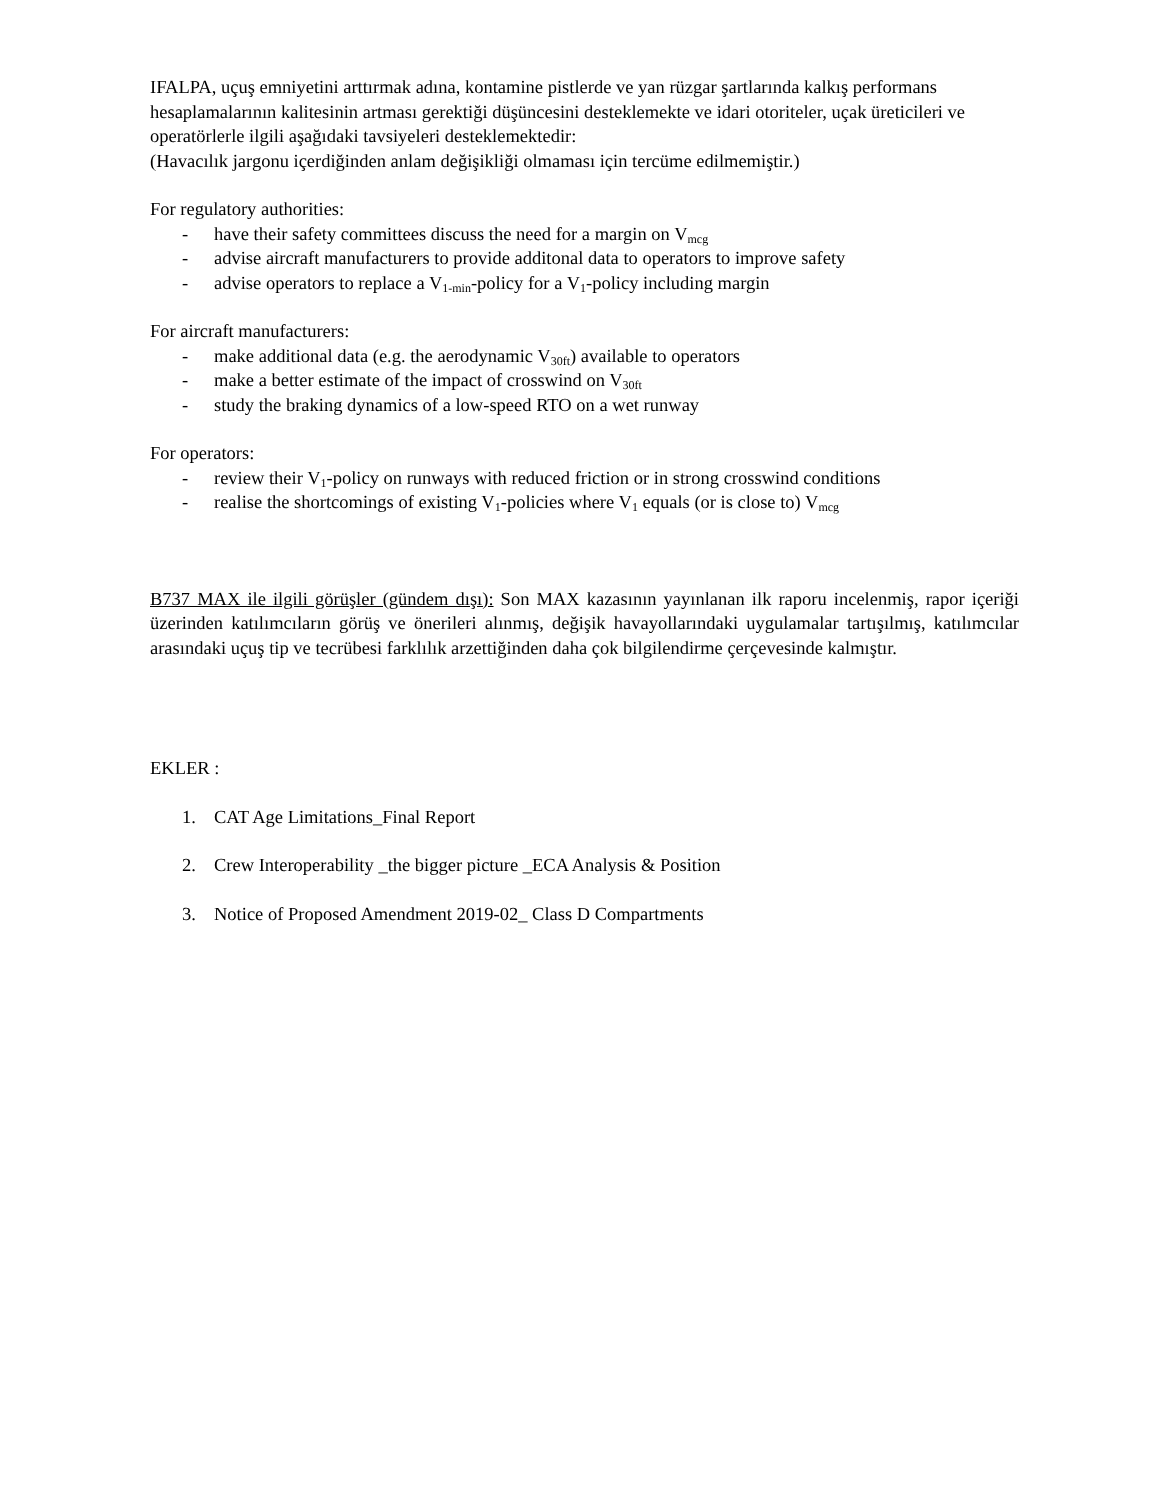IFALPA, uçuş emniyetini arttırmak adına, kontamine pistlerde ve yan rüzgar şartlarında kalkış performans
hesaplamalarının kalitesinin artması gerektiği düşüncesini desteklemekte ve idari otoriteler, uçak üreticileri ve operatörlerle ilgili aşağıdaki tavsiyeleri desteklemektedir:
(Havacılık jargonu içerdiğinden anlam değişikliği olmaması için tercüme edilmemiştir.)
For regulatory authorities:
- have their safety committees discuss the need for a margin on V<sub>mcg</sub>
- advise aircraft manufacturers to provide additonal data to operators to improve safety
- advise operators to replace a V<sub>1-min</sub>-policy for a V<sub>1</sub>-policy including margin
For aircraft manufacturers:
- make additional data (e.g. the aerodynamic V<sub>30ft</sub>) available to operators
- make a better estimate of the impact of crosswind on V<sub>30ft</sub>
- study the braking dynamics of a low-speed RTO on a wet runway
For operators:
- review their V<sub>1</sub>-policy on runways with reduced friction or in strong crosswind conditions
- realise the shortcomings of existing V<sub>1</sub>-policies where V<sub>1</sub> equals (or is close to) V<sub>mcg</sub>
B737 MAX ile ilgili görüşler (gündem dışı): Son MAX kazasının yayınlanan ilk raporu incelenmiş, rapor içeriği üzerinden katılımcıların görüş ve önerileri alınmış, değişik havayollarındaki uygulamalar tartışılmış, katılımcılar arasındaki uçuş tip ve tecrübesi farklılık arzettiğinden daha çok bilgilendirme çerçevesinde kalmıştır.
EKLER :
1. CAT Age Limitations_Final Report
2. Crew Interoperability _the bigger picture _ECA Analysis & Position
3. Notice of Proposed Amendment 2019-02_ Class D Compartments